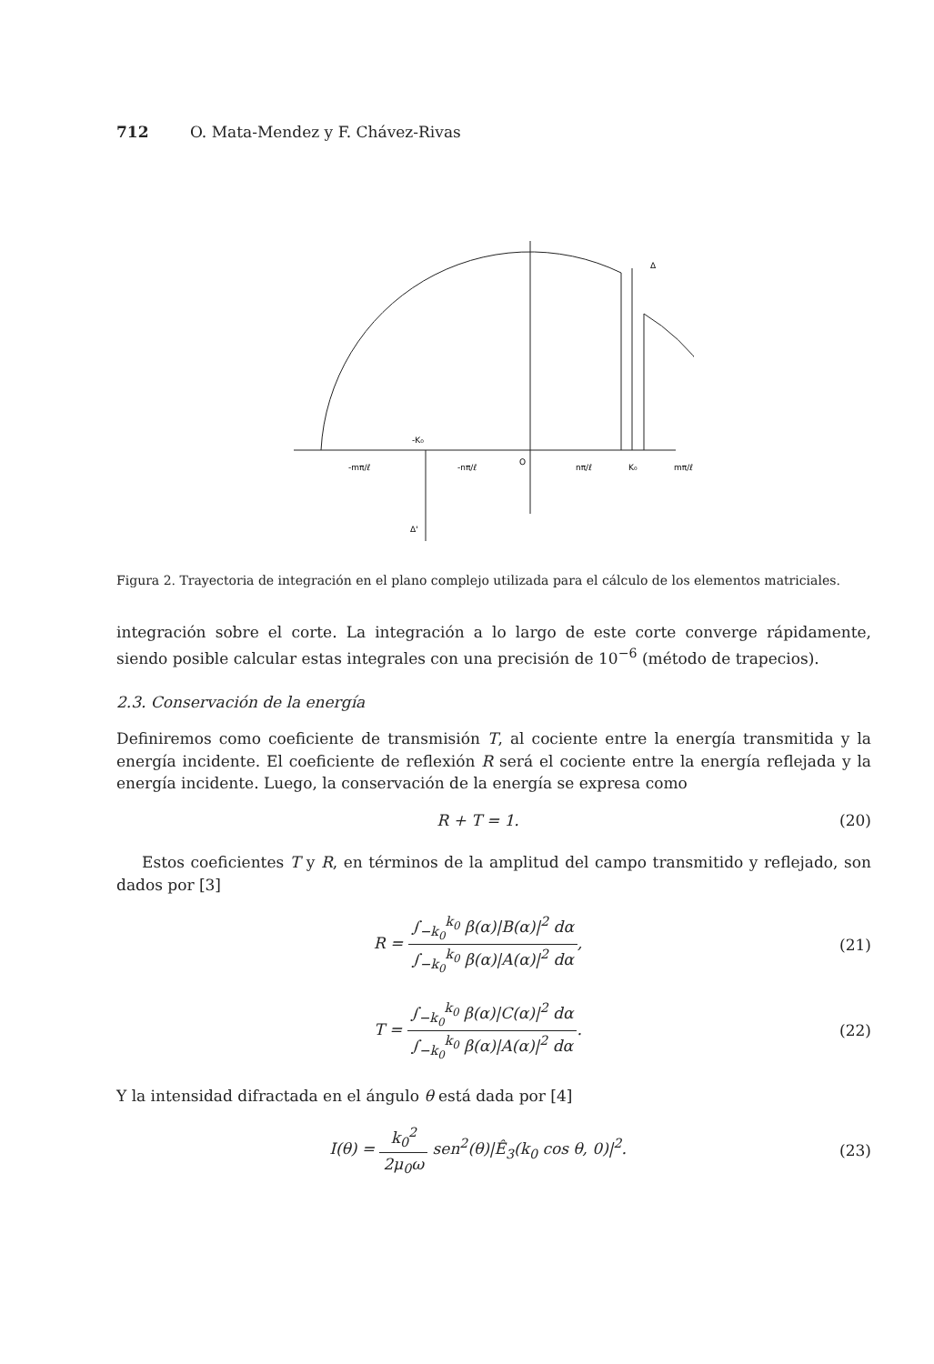712 O. Mata-Mendez y F. Chávez-Rivas
-mπ/ℓ
-K₀
-nπ/ℓ
O
nπ/ℓ
K₀
mπ/ℓ
Δ
Δ'
Figura 2. Trayectoria de integración en el plano complejo utilizada para el cálculo de los elementos matriciales.
integración sobre el corte. La integración a lo largo de este corte converge rápidamente, siendo posible calcular estas integrales con una precisión de 10<sup>−6</sup> (método de trapecios).
2.3. Conservación de la energía
Definiremos como coeficiente de transmisión T, al cociente entre la energía transmitida y la energía incidente. El coeficiente de reflexión R será el cociente entre la energía reflejada y la energía incidente. Luego, la conservación de la energía se expresa como
R + T = 1. (20)
Estos coeficientes T y R, en términos de la amplitud del campo transmitido y reflejado, son dados por [3]
R = ∫<sub>−k<sub>0</sub></sub><sup>k<sub>0</sub></sup> β(α)|B(α)|<sup>2</sup> dα ∫<sub>−k<sub>0</sub></sub><sup>k<sub>0</sub></sup> β(α)|A(α)|<sup>2</sup> dα, (21)
T = ∫<sub>−k<sub>0</sub></sub><sup>k<sub>0</sub></sup> β(α)|C(α)|<sup>2</sup> dα ∫<sub>−k<sub>0</sub></sub><sup>k<sub>0</sub></sup> β(α)|A(α)|<sup>2</sup> dα. (22)
Y la intensidad difractada en el ángulo θ está dada por [4]
I(θ) = k<sub>0</sub><sup>2</sup> 2μ<sub>0</sub>ω sen<sup>2</sup>(θ)|Ê<sub>3</sub>(k<sub>0</sub> cos θ, 0)|<sup>2</sup>. (23)